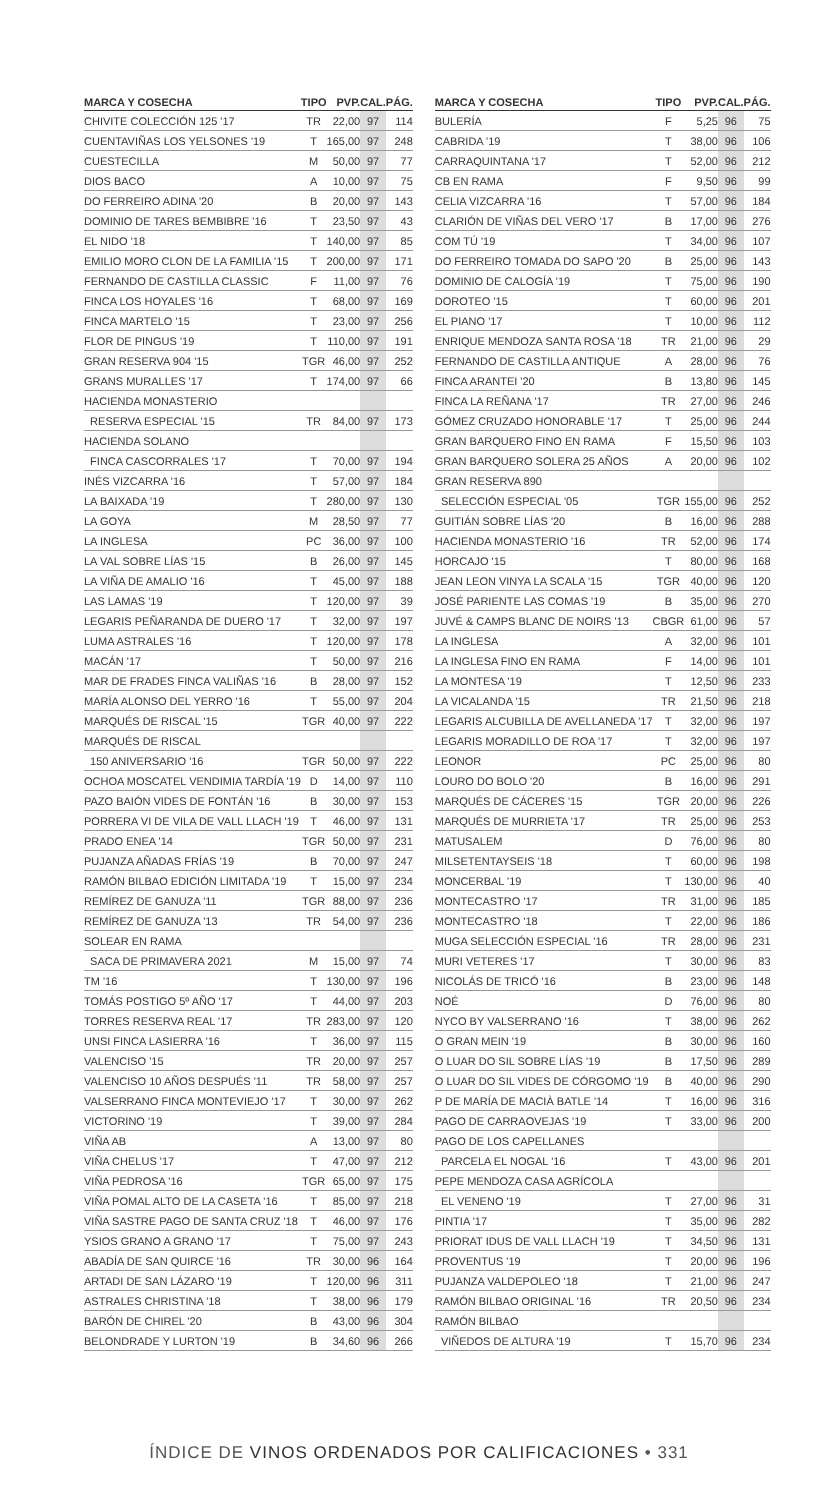| MARCA Y COSECHA | TIPO | PVP. | CAL. | PÁG. |
| --- | --- | --- | --- | --- |
| CHIVITE COLECCIÓN 125 '17 | TR | 22,00 | 97 | 114 |
| CUENTAVIÑAS LOS YELSONES '19 | T | 165,00 | 97 | 248 |
| CUESTECILLA | M | 50,00 | 97 | 77 |
| DIOS BACO | A | 10,00 | 97 | 75 |
| DO FERREIRO ADINA '20 | B | 20,00 | 97 | 143 |
| DOMINIO DE TARES BEMBIBRE '16 | T | 23,50 | 97 | 43 |
| EL NIDO '18 | T | 140,00 | 97 | 85 |
| EMILIO MORO CLON DE LA FAMILIA '15 | T | 200,00 | 97 | 171 |
| FERNANDO DE CASTILLA CLASSIC | F | 11,00 | 97 | 76 |
| FINCA LOS HOYALES '16 | T | 68,00 | 97 | 169 |
| FINCA MARTELO '15 | T | 23,00 | 97 | 256 |
| FLOR DE PINGUS '19 | T | 110,00 | 97 | 191 |
| GRAN RESERVA 904 '15 | TGR | 46,00 | 97 | 252 |
| GRANS MURALLES '17 | T | 174,00 | 97 | 66 |
| HACIENDA MONASTERIO | | | | |
| RESERVA ESPECIAL '15 | TR | 84,00 | 97 | 173 |
| HACIENDA SOLANO | | | | |
| FINCA CASCORRALES '17 | T | 70,00 | 97 | 194 |
| INÉS VIZCARRA '16 | T | 57,00 | 97 | 184 |
| LA BAIXADA '19 | T | 280,00 | 97 | 130 |
| LA GOYA | M | 28,50 | 97 | 77 |
| LA INGLESA | PC | 36,00 | 97 | 100 |
| LA VAL SOBRE LÍAS '15 | B | 26,00 | 97 | 145 |
| LA VIÑA DE AMALIO '16 | T | 45,00 | 97 | 188 |
| LAS LAMAS '19 | T | 120,00 | 97 | 39 |
| LEGARIS PEÑARANDA DE DUERO '17 | T | 32,00 | 97 | 197 |
| LUMA ASTRALES '16 | T | 120,00 | 97 | 178 |
| MACÁN '17 | T | 50,00 | 97 | 216 |
| MAR DE FRADES FINCA VALIÑAS '16 | B | 28,00 | 97 | 152 |
| MARÍA ALONSO DEL YERRO '16 | T | 55,00 | 97 | 204 |
| MARQUÉS DE RISCAL '15 | TGR | 40,00 | 97 | 222 |
| MARQUÉS DE RISCAL | | | | |
| 150 ANIVERSARIO '16 | TGR | 50,00 | 97 | 222 |
| OCHOA MOSCATEL VENDIMIA TARDÍA '19 | D | 14,00 | 97 | 110 |
| PAZO BAIÓN VIDES DE FONTÁN '16 | B | 30,00 | 97 | 153 |
| PORRERA VI DE VILA DE VALL LLACH '19 | T | 46,00 | 97 | 131 |
| PRADO ENEA '14 | TGR | 50,00 | 97 | 231 |
| PUJANZA AÑADAS FRÍAS '19 | B | 70,00 | 97 | 247 |
| RAMÓN BILBAO EDICIÓN LIMITADA '19 | T | 15,00 | 97 | 234 |
| REMÍREZ DE GANUZA '11 | TGR | 88,00 | 97 | 236 |
| REMÍREZ DE GANUZA '13 | TR | 54,00 | 97 | 236 |
| SOLEAR EN RAMA | | | | |
| SACA DE PRIMAVERA 2021 | M | 15,00 | 97 | 74 |
| TM '16 | T | 130,00 | 97 | 196 |
| TOMÁS POSTIGO 5º AÑO '17 | T | 44,00 | 97 | 203 |
| TORRES RESERVA REAL '17 | TR | 283,00 | 97 | 120 |
| UNSI FINCA LASIERRA '16 | T | 36,00 | 97 | 115 |
| VALENCISO '15 | TR | 20,00 | 97 | 257 |
| VALENCISO 10 AÑOS DESPUÉS '11 | TR | 58,00 | 97 | 257 |
| VALSERRANO FINCA MONTEVIEJO '17 | T | 30,00 | 97 | 262 |
| VICTORINO '19 | T | 39,00 | 97 | 284 |
| VIÑA AB | A | 13,00 | 97 | 80 |
| VIÑA CHELUS '17 | T | 47,00 | 97 | 212 |
| VIÑA PEDROSA '16 | TGR | 65,00 | 97 | 175 |
| VIÑA POMAL ALTO DE LA CASETA '16 | T | 85,00 | 97 | 218 |
| VIÑA SASTRE PAGO DE SANTA CRUZ '18 | T | 46,00 | 97 | 176 |
| YSIOS GRANO A GRANO '17 | T | 75,00 | 97 | 243 |
| ABADÍA DE SAN QUIRCE '16 | TR | 30,00 | 96 | 164 |
| ARTADI DE SAN LÁZARO '19 | T | 120,00 | 96 | 311 |
| ASTRALES CHRISTINA '18 | T | 38,00 | 96 | 179 |
| BARÓN DE CHIREL '20 | B | 43,00 | 96 | 304 |
| BELONDRADE Y LURTON '19 | B | 34,60 | 96 | 266 |
| MARCA Y COSECHA | TIPO | PVP. | CAL. | PÁG. |
| --- | --- | --- | --- | --- |
| BULERÍA | F | 5,25 | 96 | 75 |
| CABRIDA '19 | T | 38,00 | 96 | 106 |
| CARRAQUINTANA '17 | T | 52,00 | 96 | 212 |
| CB EN RAMA | F | 9,50 | 96 | 99 |
| CELIA VIZCARRA '16 | T | 57,00 | 96 | 184 |
| CLARIÓN DE VIÑAS DEL VERO '17 | B | 17,00 | 96 | 276 |
| COM TÚ '19 | T | 34,00 | 96 | 107 |
| DO FERREIRO TOMADA DO SAPO '20 | B | 25,00 | 96 | 143 |
| DOMINIO DE CALOGÍA '19 | T | 75,00 | 96 | 190 |
| DOROTEO '15 | T | 60,00 | 96 | 201 |
| EL PIANO '17 | T | 10,00 | 96 | 112 |
| ENRIQUE MENDOZA SANTA ROSA '18 | TR | 21,00 | 96 | 29 |
| FERNANDO DE CASTILLA ANTIQUE | A | 28,00 | 96 | 76 |
| FINCA ARANTEI '20 | B | 13,80 | 96 | 145 |
| FINCA LA REÑANA '17 | TR | 27,00 | 96 | 246 |
| GÓMEZ CRUZADO HONORABLE '17 | T | 25,00 | 96 | 244 |
| GRAN BARQUERO FINO EN RAMA | F | 15,50 | 96 | 103 |
| GRAN BARQUERO SOLERA 25 AÑOS | A | 20,00 | 96 | 102 |
| GRAN RESERVA 890 | | | | |
| SELECCIÓN ESPECIAL '05 | TGR | 155,00 | 96 | 252 |
| GUITIÁN SOBRE LÍAS '20 | B | 16,00 | 96 | 288 |
| HACIENDA MONASTERIO '16 | TR | 52,00 | 96 | 174 |
| HORCAJO '15 | T | 80,00 | 96 | 168 |
| JEAN LEON VINYA LA SCALA '15 | TGR | 40,00 | 96 | 120 |
| JOSÉ PARIENTE LAS COMAS '19 | B | 35,00 | 96 | 270 |
| JUVÉ & CAMPS BLANC DE NOIRS '13 | CBGR | 61,00 | 96 | 57 |
| LA INGLESA | A | 32,00 | 96 | 101 |
| LA INGLESA FINO EN RAMA | F | 14,00 | 96 | 101 |
| LA MONTESA '19 | T | 12,50 | 96 | 233 |
| LA VICALANDA '15 | TR | 21,50 | 96 | 218 |
| LEGARIS ALCUBILLA DE AVELLANEDA '17 | T | 32,00 | 96 | 197 |
| LEGARIS MORADILLO DE ROA '17 | T | 32,00 | 96 | 197 |
| LEONOR | PC | 25,00 | 96 | 80 |
| LOURO DO BOLO '20 | B | 16,00 | 96 | 291 |
| MARQUÉS DE CÁCERES '15 | TGR | 20,00 | 96 | 226 |
| MARQUÉS DE MURRIETA '17 | TR | 25,00 | 96 | 253 |
| MATUSALEM | D | 76,00 | 96 | 80 |
| MILSETENTAYSEIS '18 | T | 60,00 | 96 | 198 |
| MONCERBAL '19 | T | 130,00 | 96 | 40 |
| MONTECASTRO '17 | TR | 31,00 | 96 | 185 |
| MONTECASTRO '18 | T | 22,00 | 96 | 186 |
| MUGA SELECCIÓN ESPECIAL '16 | TR | 28,00 | 96 | 231 |
| MURI VETERES '17 | T | 30,00 | 96 | 83 |
| NICOLÁS DE TRICÓ '16 | B | 23,00 | 96 | 148 |
| NOÉ | D | 76,00 | 96 | 80 |
| NYCO BY VALSERRANO '16 | T | 38,00 | 96 | 262 |
| O GRAN MEIN '19 | B | 30,00 | 96 | 160 |
| O LUAR DO SIL SOBRE LÍAS '19 | B | 17,50 | 96 | 289 |
| O LUAR DO SIL VIDES DE CÓRGOMO '19 | B | 40,00 | 96 | 290 |
| P DE MARÍA DE MACIÀ BATLE '14 | T | 16,00 | 96 | 316 |
| PAGO DE CARRAOVEJAS '19 | T | 33,00 | 96 | 200 |
| PAGO DE LOS CAPELLANES | | | | |
| PARCELA EL NOGAL '16 | T | 43,00 | 96 | 201 |
| PEPE MENDOZA CASA AGRÍCOLA | | | | |
| EL VENENO '19 | T | 27,00 | 96 | 31 |
| PINTIA '17 | T | 35,00 | 96 | 282 |
| PRIORAT IDUS DE VALL LLACH '19 | T | 34,50 | 96 | 131 |
| PROVENTUS '19 | T | 20,00 | 96 | 196 |
| PUJANZA VALDEPOLEO '18 | T | 21,00 | 96 | 247 |
| RAMÓN BILBAO ORIGINAL '16 | TR | 20,50 | 96 | 234 |
| RAMÓN BILBAO | | | | |
| VIÑEDOS DE ALTURA '19 | T | 15,70 | 96 | 234 |
ÍNDICE DE VINOS ORDENADOS POR CALIFICACIONES • 331